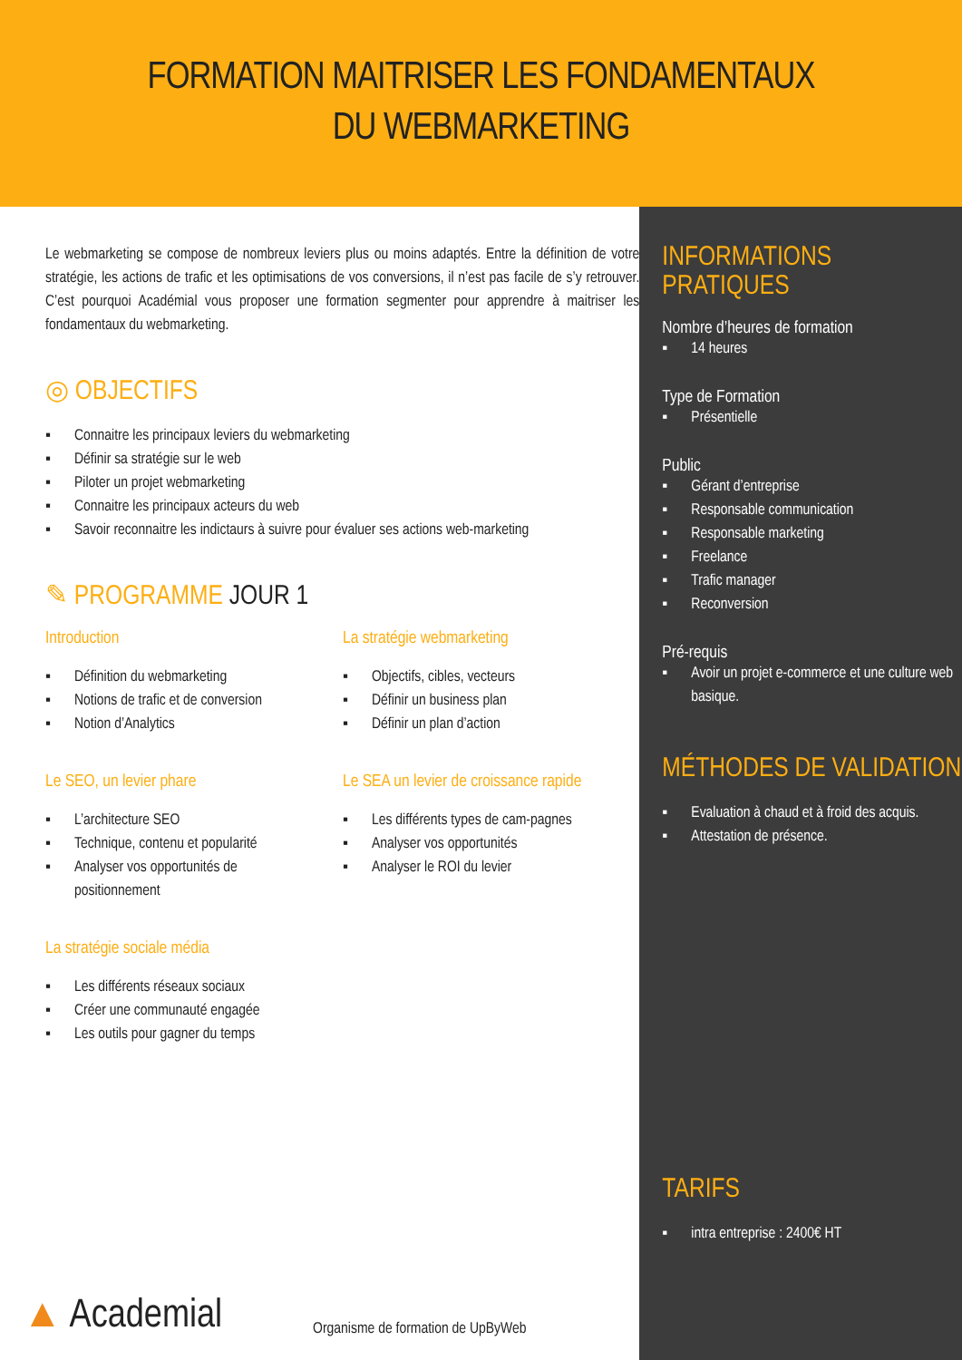FORMATION MAITRISER LES FONDAMENTAUX
DU WEBMARKETING
Le webmarketing se compose de nombreux leviers plus ou moins adaptés. Entre la définition de votre stratégie, les actions de trafic et les optimisations de vos conversions, il n’est pas facile de s’y retrouver. C’est pourquoi Académial vous proposer une formation segmenter pour apprendre à maitriser les fondamentaux du webmarketing.
◎ OBJECTIFS
▪ Connaitre les principaux leviers du webmarketing
▪ Définir sa stratégie sur le web
▪ Piloter un projet webmarketing
▪ Connaitre les principaux acteurs du web
▪ Savoir reconnaitre les indictaurs à suivre pour évaluer ses actions web-marketing
✎ PROGRAMME JOUR 1
Introduction
▪ Définition du webmarketing
▪ Notions de trafic et de conversion
▪ Notion d’Analytics
Le SEO, un levier phare
▪ L’architecture SEO
▪ Technique, contenu et popularité
▪ Analyser vos opportunités de positionnement
La stratégie sociale média
▪ Les différents réseaux sociaux
▪ Créer une communauté engagée
▪ Les outils pour gagner du temps
La stratégie webmarketing
▪ Objectifs, cibles, vecteurs
▪ Définir un business plan
▪ Définir un plan d’action
Le SEA un levier de croissance rapide
▪ Les différents types de cam-pagnes
▪ Analyser vos opportunités
▪ Analyser le ROI du levier
▲ Academial
Organisme de formation de UpByWeb
INFORMATIONS PRATIQUES
Nombre d’heures de formation
▪ 14 heures
Type de Formation
▪ Présentielle
Public
▪ Gérant d’entreprise
▪ Responsable communication
▪ Responsable marketing
▪ Freelance
▪ Trafic manager
▪ Reconversion
Pré-requis
▪ Avoir un projet e-commerce et une culture web basique.
MÉTHODES DE VALIDATION
▪ Evaluation à chaud et à froid des acquis.
▪ Attestation de présence.
TARIFS
▪ intra entreprise : 2400€ HT